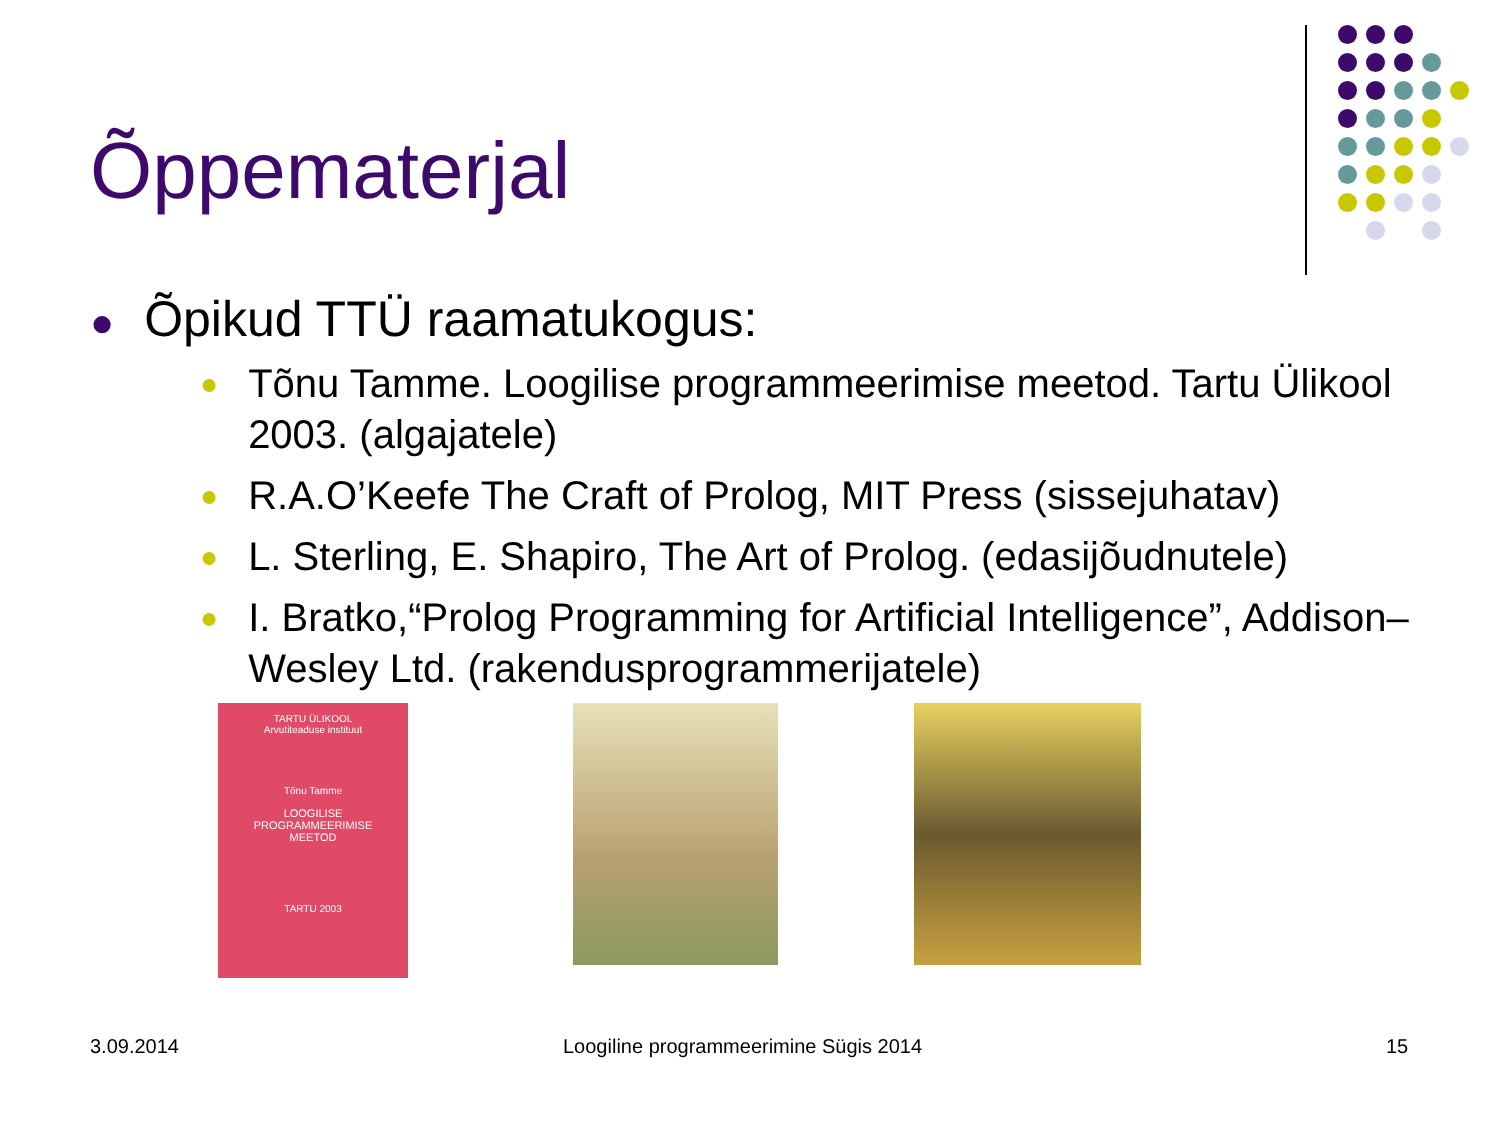Õppematerjal
● Õpikud TTÜ raamatukogus:
● Tõnu Tamme. Loogilise programmeerimise meetod. Tartu Ülikool 2003. (algajatele)
● R.A.O’Keefe The Craft of Prolog, MIT Press (sissejuhatav)
● L. Sterling, E. Shapiro, The Art of Prolog. (edasijõudnutele)
● I. Bratko,“Prolog Programming for Artificial Intelligence”, Addison–Wesley Ltd. (rakendusprogrammerijatele)
TARTU ÜLIKOOL
Arvutiteaduse instituut
Tõnu Tamme
LOOGILISE
PROGRAMMEERIMISE
MEETOD
TARTU 2003
3.09.2014
Loogiline programmeerimine Sügis 2014
15